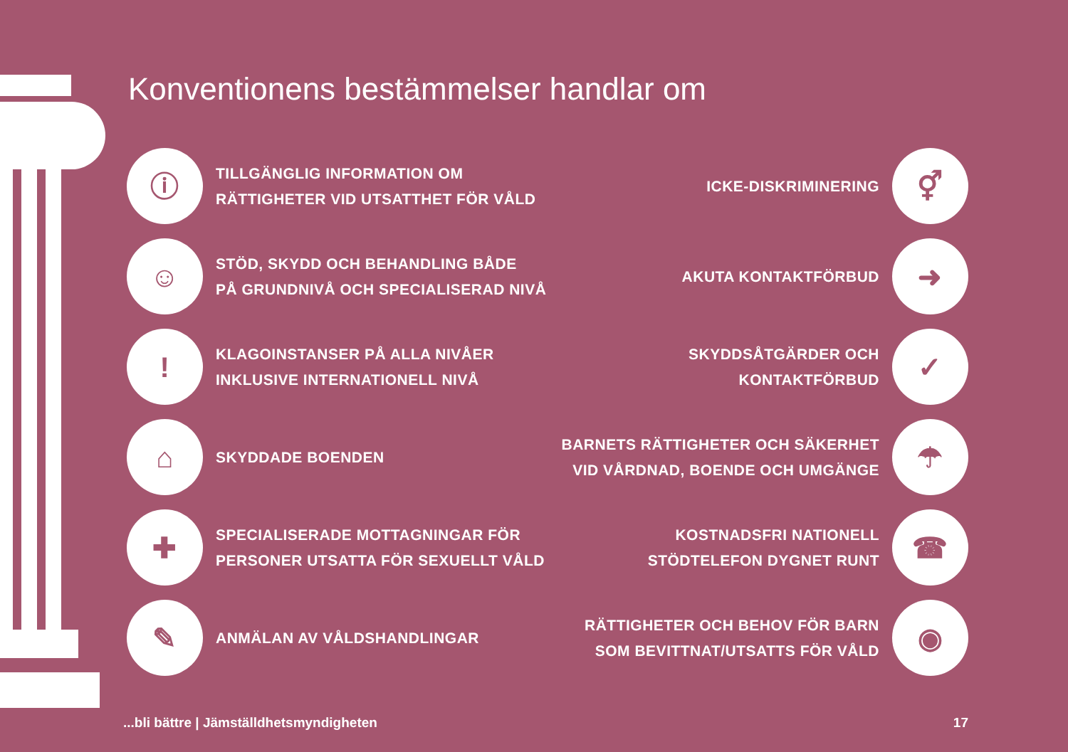Konventionens bestämmelser handlar om
ⓘ
TILLGÄNGLIG INFORMATION OM
RÄTTIGHETER VID UTSATTHET FÖR VÅLD
ICKE-DISKRIMINERING
⚥
☺
STÖD, SKYDD OCH BEHANDLING BÅDE
PÅ GRUNDNIVÅ OCH SPECIALISERAD NIVÅ
AKUTA KONTAKTFÖRBUD
➜
!
KLAGOINSTANSER PÅ ALLA NIVÅER
INKLUSIVE INTERNATIONELL NIVÅ
SKYDDSÅTGÄRDER OCH KONTAKTFÖRBUD
✓
⌂
SKYDDADE BOENDEN
BARNETS RÄTTIGHETER OCH SÄKERHET
VID VÅRDNAD, BOENDE OCH UMGÄNGE
☂
✚
SPECIALISERADE MOTTAGNINGAR FÖR
PERSONER UTSATTA FÖR SEXUELLT VÅLD
KOSTNADSFRI NATIONELL
STÖDTELEFON DYGNET RUNT
☎
✎
ANMÄLAN AV VÅLDSHANDLINGAR
RÄTTIGHETER OCH BEHOV FÖR BARN
SOM BEVITTNAT/UTSATTS FÖR VÅLD
◉
...bli bättre | Jämställdhetsmyndigheten 17